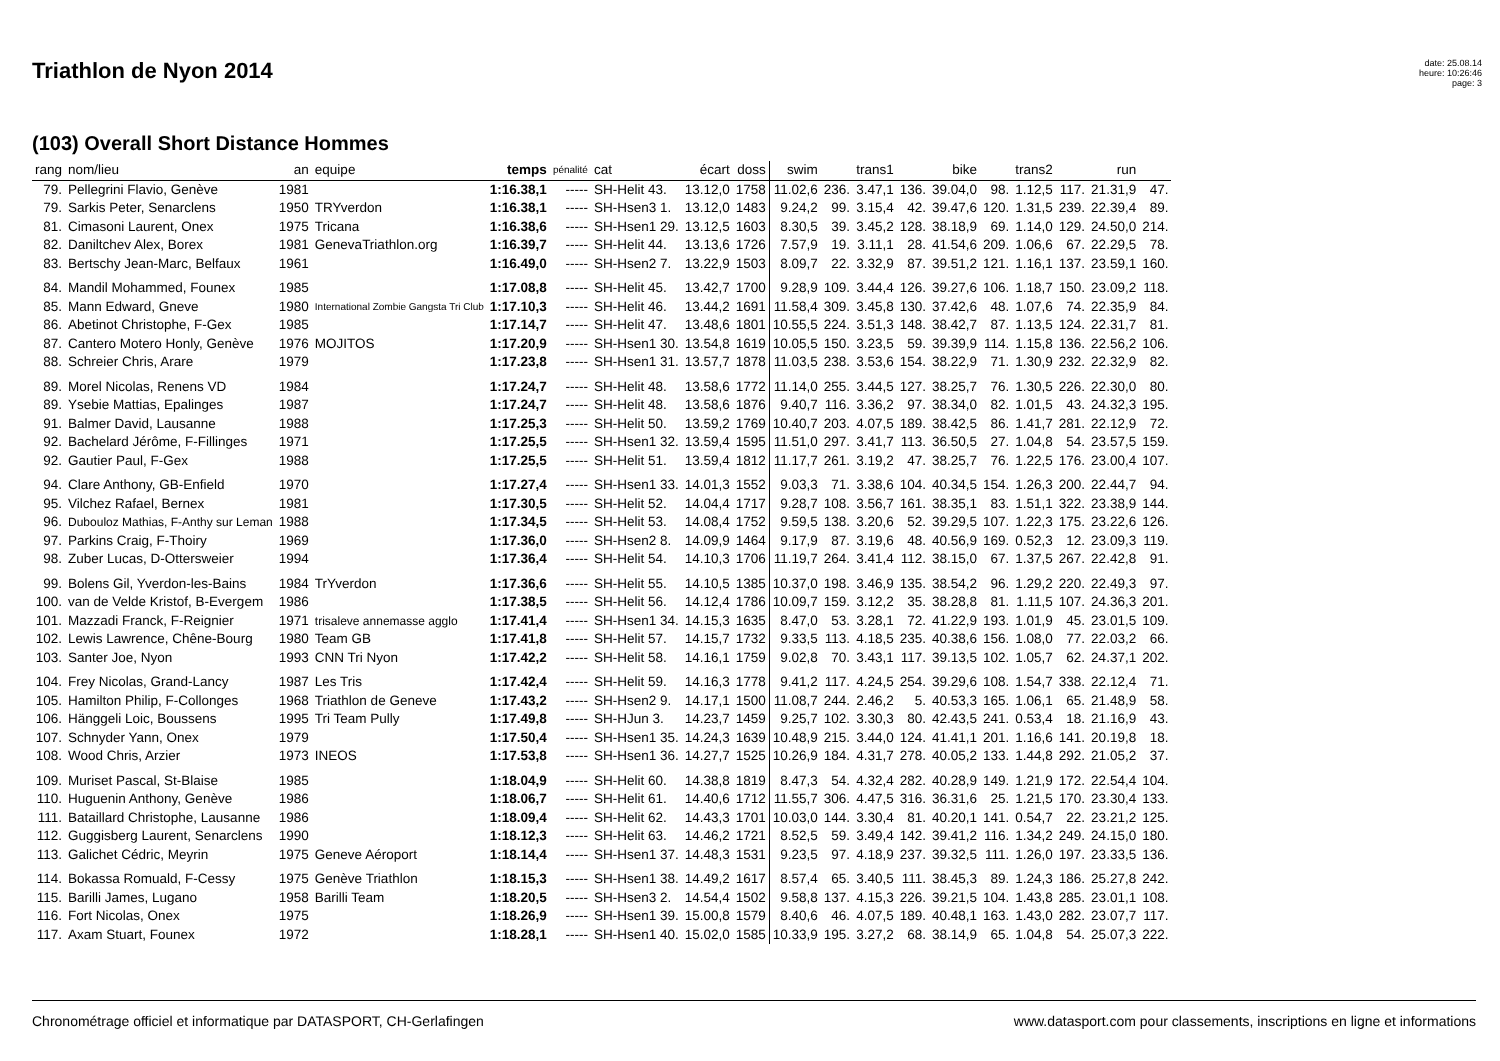Triathlon de Nyon 2014
date: 25.08.14
heure: 10:26:46
page: 3
(103) Overall Short Distance Hommes
| rang | nom/lieu | an | equipe | temps | pénalité | cat | écart | doss | swim | | trans1 | | bike | | trans2 | | run | |
| --- | --- | --- | --- | --- | --- | --- | --- | --- | --- | --- | --- | --- | --- | --- | --- | --- | --- | --- |
| 79. | Pellegrini Flavio, Genève | 1981 | | 1:16.38,1 | ----- | SH-Helit 43. | 13.12,0 | 1758 | 11.02,6 | 236. | 3.47,1 | 136. | 39.04,0 | 98. | 1.12,5 | 117. | 21.31,9 | 47. |
| 79. | Sarkis Peter, Senarclens | 1950 | TRYverdon | 1:16.38,1 | ----- | SH-Hsen3 1. | 13.12,0 | 1483 | 9.24,2 | 99. | 3.15,4 | 42. | 39.47,6 | 120. | 1.31,5 | 239. | 22.39,4 | 89. |
| 81. | Cimasoni Laurent, Onex | 1975 | Tricana | 1:16.38,6 | ----- | SH-Hsen1 29. | 13.12,5 | 1603 | 8.30,5 | 39. | 3.45,2 | 128. | 38.18,9 | 69. | 1.14,0 | 129. | 24.50,0 | 214. |
| 82. | Daniltchev Alex, Borex | 1981 | GenevaTriathlon.org | 1:16.39,7 | ----- | SH-Helit 44. | 13.13,6 | 1726 | 7.57,9 | 19. | 3.11,1 | 28. | 41.54,6 | 209. | 1.06,6 | 67. | 22.29,5 | 78. |
| 83. | Bertschy Jean-Marc, Belfaux | 1961 | | 1:16.49,0 | ----- | SH-Hsen2 7. | 13.22,9 | 1503 | 8.09,7 | 22. | 3.32,9 | 87. | 39.51,2 | 121. | 1.16,1 | 137. | 23.59,1 | 160. |
| 84. | Mandil Mohammed, Founex | 1985 | | 1:17.08,8 | ----- | SH-Helit 45. | 13.42,7 | 1700 | 9.28,9 | 109. | 3.44,4 | 126. | 39.27,6 | 106. | 1.18,7 | 150. | 23.09,2 | 118. |
| 85. | Mann Edward, Gneve | 1980 | International Zombie Gangsta Tri Club | 1:17.10,3 | ----- | SH-Helit 46. | 13.44,2 | 1691 | 11.58,4 | 309. | 3.45,8 | 130. | 37.42,6 | 48. | 1.07,6 | 74. | 22.35,9 | 84. |
| 86. | Abetinot Christophe, F-Gex | 1985 | | 1:17.14,7 | ----- | SH-Helit 47. | 13.48,6 | 1801 | 10.55,5 | 224. | 3.51,3 | 148. | 38.42,7 | 87. | 1.13,5 | 124. | 22.31,7 | 81. |
| 87. | Cantero Motero Honly, Genève | 1976 | MOJITOS | 1:17.20,9 | ----- | SH-Hsen1 30. | 13.54,8 | 1619 | 10.05,5 | 150. | 3.23,5 | 59. | 39.39,9 | 114. | 1.15,8 | 136. | 22.56,2 | 106. |
| 88. | Schreier Chris, Arare | 1979 | | 1:17.23,8 | ----- | SH-Hsen1 31. | 13.57,7 | 1878 | 11.03,5 | 238. | 3.53,6 | 154. | 38.22,9 | 71. | 1.30,9 | 232. | 22.32,9 | 82. |
| 89. | Morel Nicolas, Renens VD | 1984 | | 1:17.24,7 | ----- | SH-Helit 48. | 13.58,6 | 1772 | 11.14,0 | 255. | 3.44,5 | 127. | 38.25,7 | 76. | 1.30,5 | 226. | 22.30,0 | 80. |
| 89. | Ysebie Mattias, Epalinges | 1987 | | 1:17.24,7 | ----- | SH-Helit 48. | 13.58,6 | 1876 | 9.40,7 | 116. | 3.36,2 | 97. | 38.34,0 | 82. | 1.01,5 | 43. | 24.32,3 | 195. |
| 91. | Balmer David, Lausanne | 1988 | | 1:17.25,3 | ----- | SH-Helit 50. | 13.59,2 | 1769 | 10.40,7 | 203. | 4.07,5 | 189. | 38.42,5 | 86. | 1.41,7 | 281. | 22.12,9 | 72. |
| 92. | Bachelard Jérôme, F-Fillinges | 1971 | | 1:17.25,5 | ----- | SH-Hsen1 32. | 13.59,4 | 1595 | 11.51,0 | 297. | 3.41,7 | 113. | 36.50,5 | 27. | 1.04,8 | 54. | 23.57,5 | 159. |
| 92. | Gautier Paul, F-Gex | 1988 | | 1:17.25,5 | ----- | SH-Helit 51. | 13.59,4 | 1812 | 11.17,7 | 261. | 3.19,2 | 47. | 38.25,7 | 76. | 1.22,5 | 176. | 23.00,4 | 107. |
| 94. | Clare Anthony, GB-Enfield | 1970 | | 1:17.27,4 | ----- | SH-Hsen1 33. | 14.01,3 | 1552 | 9.03,3 | 71. | 3.38,6 | 104. | 40.34,5 | 154. | 1.26,3 | 200. | 22.44,7 | 94. |
| 95. | Vilchez Rafael, Bernex | 1981 | | 1:17.30,5 | ----- | SH-Helit 52. | 14.04,4 | 1717 | 9.28,7 | 108. | 3.56,7 | 161. | 38.35,1 | 83. | 1.51,1 | 322. | 23.38,9 | 144. |
| 96. | Dubouloz Mathias, F-Anthy sur Leman | 1988 | | 1:17.34,5 | ----- | SH-Helit 53. | 14.08,4 | 1752 | 9.59,5 | 138. | 3.20,6 | 52. | 39.29,5 | 107. | 1.22,3 | 175. | 23.22,6 | 126. |
| 97. | Parkins Craig, F-Thoiry | 1969 | | 1:17.36,0 | ----- | SH-Hsen2 8. | 14.09,9 | 1464 | 9.17,9 | 87. | 3.19,6 | 48. | 40.56,9 | 169. | 0.52,3 | 12. | 23.09,3 | 119. |
| 98. | Zuber Lucas, D-Ottersweier | 1994 | | 1:17.36,4 | ----- | SH-Helit 54. | 14.10,3 | 1706 | 11.19,7 | 264. | 3.41,4 | 112. | 38.15,0 | 67. | 1.37,5 | 267. | 22.42,8 | 91. |
| 99. | Bolens Gil, Yverdon-les-Bains | 1984 | TrYverdon | 1:17.36,6 | ----- | SH-Helit 55. | 14.10,5 | 1385 | 10.37,0 | 198. | 3.46,9 | 135. | 38.54,2 | 96. | 1.29,2 | 220. | 22.49,3 | 97. |
| 100. | van de Velde Kristof, B-Evergem | 1986 | | 1:17.38,5 | ----- | SH-Helit 56. | 14.12,4 | 1786 | 10.09,7 | 159. | 3.12,2 | 35. | 38.28,8 | 81. | 1.11,5 | 107. | 24.36,3 | 201. |
| 101. | Mazzadi Franck, F-Reignier | 1971 | trisaleve annemasse agglo | 1:17.41,4 | ----- | SH-Hsen1 34. | 14.15,3 | 1635 | 8.47,0 | 53. | 3.28,1 | 72. | 41.22,9 | 193. | 1.01,9 | 45. | 23.01,5 | 109. |
| 102. | Lewis Lawrence, Chêne-Bourg | 1980 | Team GB | 1:17.41,8 | ----- | SH-Helit 57. | 14.15,7 | 1732 | 9.33,5 | 113. | 4.18,5 | 235. | 40.38,6 | 156. | 1.08,0 | 77. | 22.03,2 | 66. |
| 103. | Santer Joe, Nyon | 1993 | CNN Tri Nyon | 1:17.42,2 | ----- | SH-Helit 58. | 14.16,1 | 1759 | 9.02,8 | 70. | 3.43,1 | 117. | 39.13,5 | 102. | 1.05,7 | 62. | 24.37,1 | 202. |
| 104. | Frey Nicolas, Grand-Lancy | 1987 | Les Tris | 1:17.42,4 | ----- | SH-Helit 59. | 14.16,3 | 1778 | 9.41,2 | 117. | 4.24,5 | 254. | 39.29,6 | 108. | 1.54,7 | 338. | 22.12,4 | 71. |
| 105. | Hamilton Philip, F-Collonges | 1968 | Triathlon de Geneve | 1:17.43,2 | ----- | SH-Hsen2 9. | 14.17,1 | 1500 | 11.08,7 | 244. | 2.46,2 | 5. | 40.53,3 | 165. | 1.06,1 | 65. | 21.48,9 | 58. |
| 106. | Hänggeli Loic, Boussens | 1995 | Tri Team Pully | 1:17.49,8 | ----- | SH-HJun 3. | 14.23,7 | 1459 | 9.25,7 | 102. | 3.30,3 | 80. | 42.43,5 | 241. | 0.53,4 | 18. | 21.16,9 | 43. |
| 107. | Schnyder Yann, Onex | 1979 | | 1:17.50,4 | ----- | SH-Hsen1 35. | 14.24,3 | 1639 | 10.48,9 | 215. | 3.44,0 | 124. | 41.41,1 | 201. | 1.16,6 | 141. | 20.19,8 | 18. |
| 108. | Wood Chris, Arzier | 1973 | INEOS | 1:17.53,8 | ----- | SH-Hsen1 36. | 14.27,7 | 1525 | 10.26,9 | 184. | 4.31,7 | 278. | 40.05,2 | 133. | 1.44,8 | 292. | 21.05,2 | 37. |
| 109. | Muriset Pascal, St-Blaise | 1985 | | 1:18.04,9 | ----- | SH-Helit 60. | 14.38,8 | 1819 | 8.47,3 | 54. | 4.32,4 | 282. | 40.28,9 | 149. | 1.21,9 | 172. | 22.54,4 | 104. |
| 110. | Huguenin Anthony, Genève | 1986 | | 1:18.06,7 | ----- | SH-Helit 61. | 14.40,6 | 1712 | 11.55,7 | 306. | 4.47,5 | 316. | 36.31,6 | 25. | 1.21,5 | 170. | 23.30,4 | 133. |
| 111. | Bataillard Christophe, Lausanne | 1986 | | 1:18.09,4 | ----- | SH-Helit 62. | 14.43,3 | 1701 | 10.03,0 | 144. | 3.30,4 | 81. | 40.20,1 | 141. | 0.54,7 | 22. | 23.21,2 | 125. |
| 112. | Guggisberg Laurent, Senarclens | 1990 | | 1:18.12,3 | ----- | SH-Helit 63. | 14.46,2 | 1721 | 8.52,5 | 59. | 3.49,4 | 142. | 39.41,2 | 116. | 1.34,2 | 249. | 24.15,0 | 180. |
| 113. | Galichet Cédric, Meyrin | 1975 | Geneve Aéroport | 1:18.14,4 | ----- | SH-Hsen1 37. | 14.48,3 | 1531 | 9.23,5 | 97. | 4.18,9 | 237. | 39.32,5 | 111. | 1.26,0 | 197. | 23.33,5 | 136. |
| 114. | Bokassa Romuald, F-Cessy | 1975 | Genève Triathlon | 1:18.15,3 | ----- | SH-Hsen1 38. | 14.49,2 | 1617 | 8.57,4 | 65. | 3.40,5 | 111. | 38.45,3 | 89. | 1.24,3 | 186. | 25.27,8 | 242. |
| 115. | Barilli James, Lugano | 1958 | Barilli Team | 1:18.20,5 | ----- | SH-Hsen3 2. | 14.54,4 | 1502 | 9.58,8 | 137. | 4.15,3 | 226. | 39.21,5 | 104. | 1.43,8 | 285. | 23.01,1 | 108. |
| 116. | Fort Nicolas, Onex | 1975 | | 1:18.26,9 | ----- | SH-Hsen1 39. | 15.00,8 | 1579 | 8.40,6 | 46. | 4.07,5 | 189. | 40.48,1 | 163. | 1.43,0 | 282. | 23.07,7 | 117. |
| 117. | Axam Stuart, Founex | 1972 | | 1:18.28,1 | ----- | SH-Hsen1 40. | 15.02,0 | 1585 | 10.33,9 | 195. | 3.27,2 | 68. | 38.14,9 | 65. | 1.04,8 | 54. | 25.07,3 | 222. |
Chronométrage officiel et informatique par DATASPORT, CH-Gerlafingen www.datasport.com pour classements, inscriptions en ligne et informations